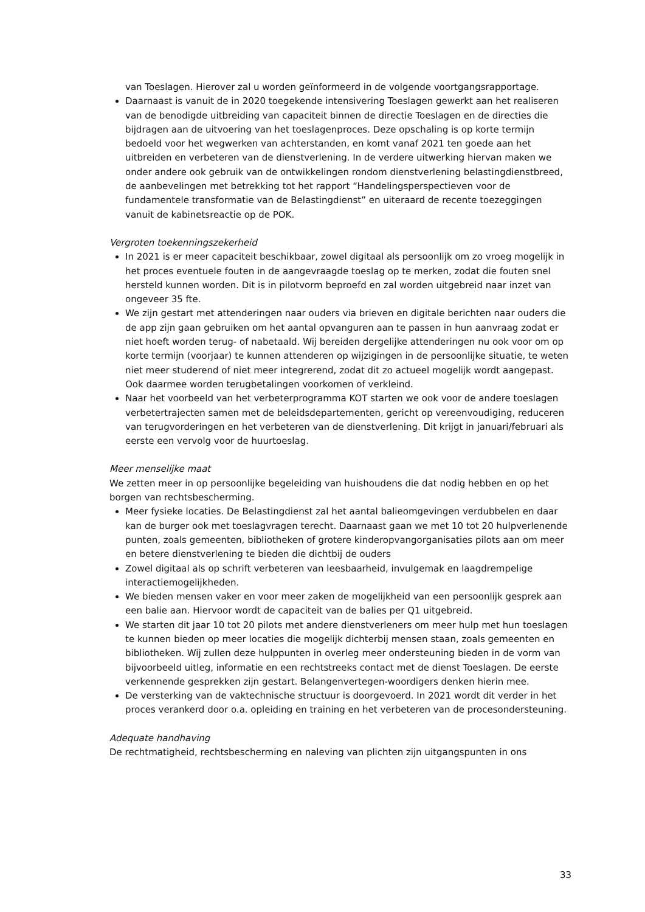van Toeslagen. Hierover zal u worden geïnformeerd in de volgende voortgangsrapportage.
Daarnaast is vanuit de in 2020 toegekende intensivering Toeslagen gewerkt aan het realiseren van de benodigde uitbreiding van capaciteit binnen de directie Toeslagen en de directies die bijdragen aan de uitvoering van het toeslagenproces. Deze opschaling is op korte termijn bedoeld voor het wegwerken van achterstanden, en komt vanaf 2021 ten goede aan het uitbreiden en verbeteren van de dienstverlening. In de verdere uitwerking hiervan maken we onder andere ook gebruik van de ontwikkelingen rondom dienstverlening belastingdienstbreed, de aanbevelingen met betrekking tot het rapport “Handelingsperspectieven voor de fundamentele transformatie van de Belastingdienst” en uiteraard de recente toezeggingen vanuit de kabinetsreactie op de POK.
Vergroten toekenningszekerheid
In 2021 is er meer capaciteit beschikbaar, zowel digitaal als persoonlijk om zo vroeg mogelijk in het proces eventuele fouten in de aangevraagde toeslag op te merken, zodat die fouten snel hersteld kunnen worden. Dit is in pilotvorm beproefd en zal worden uitgebreid naar inzet van ongeveer 35 fte.
We zijn gestart met attenderingen naar ouders via brieven en digitale berichten naar ouders die de app zijn gaan gebruiken om het aantal opvanguren aan te passen in hun aanvraag zodat er niet hoeft worden terug- of nabetaald. Wij bereiden dergelijke attenderingen nu ook voor om op korte termijn (voorjaar) te kunnen attenderen op wijzigingen in de persoonlijke situatie, te weten niet meer studerend of niet meer integrerend, zodat dit zo actueel mogelijk wordt aangepast. Ook daarmee worden terugbetalingen voorkomen of verkleind.
Naar het voorbeeld van het verbeterprogramma KOT starten we ook voor de andere toeslagen verbetertrajecten samen met de beleidsdepartementen, gericht op vereenvoudiging, reduceren van terugvorderingen en het verbeteren van de dienstverlening. Dit krijgt in januari/februari als eerste een vervolg voor de huurtoeslag.
Meer menselijke maat
We zetten meer in op persoonlijke begeleiding van huishoudens die dat nodig hebben en op het borgen van rechtsbescherming.
Meer fysieke locaties. De Belastingdienst zal het aantal balieomgevingen verdubbelen en daar kan de burger ook met toeslagvragen terecht. Daarnaast gaan we met 10 tot 20 hulpverlenende punten, zoals gemeenten, bibliotheken of grotere kinderopvangorganisaties pilots aan om meer en betere dienstverlening te bieden die dichtbij de ouders
Zowel digitaal als op schrift verbeteren van leesbaarheid, invulgemak en laagdrempelige interactiemogelijkheden.
We bieden mensen vaker en voor meer zaken de mogelijkheid van een persoonlijk gesprek aan een balie aan. Hiervoor wordt de capaciteit van de balies per Q1 uitgebreid.
We starten dit jaar 10 tot 20 pilots met andere dienstverleners om meer hulp met hun toeslagen te kunnen bieden op meer locaties die mogelijk dichterbij mensen staan, zoals gemeenten en bibliotheken. Wij zullen deze hulppunten in overleg meer ondersteuning bieden in de vorm van bijvoorbeeld uitleg, informatie en een rechtstreeks contact met de dienst Toeslagen. De eerste verkennende gesprekken zijn gestart. Belangenvertegen-woordigers denken hierin mee.
De versterking van de vaktechnische structuur is doorgevoerd. In 2021 wordt dit verder in het proces verankerd door o.a. opleiding en training en het verbeteren van de procesondersteuning.
Adequate handhaving
De rechtmatigheid, rechtsbescherming en naleving van plichten zijn uitgangspunten in ons
33